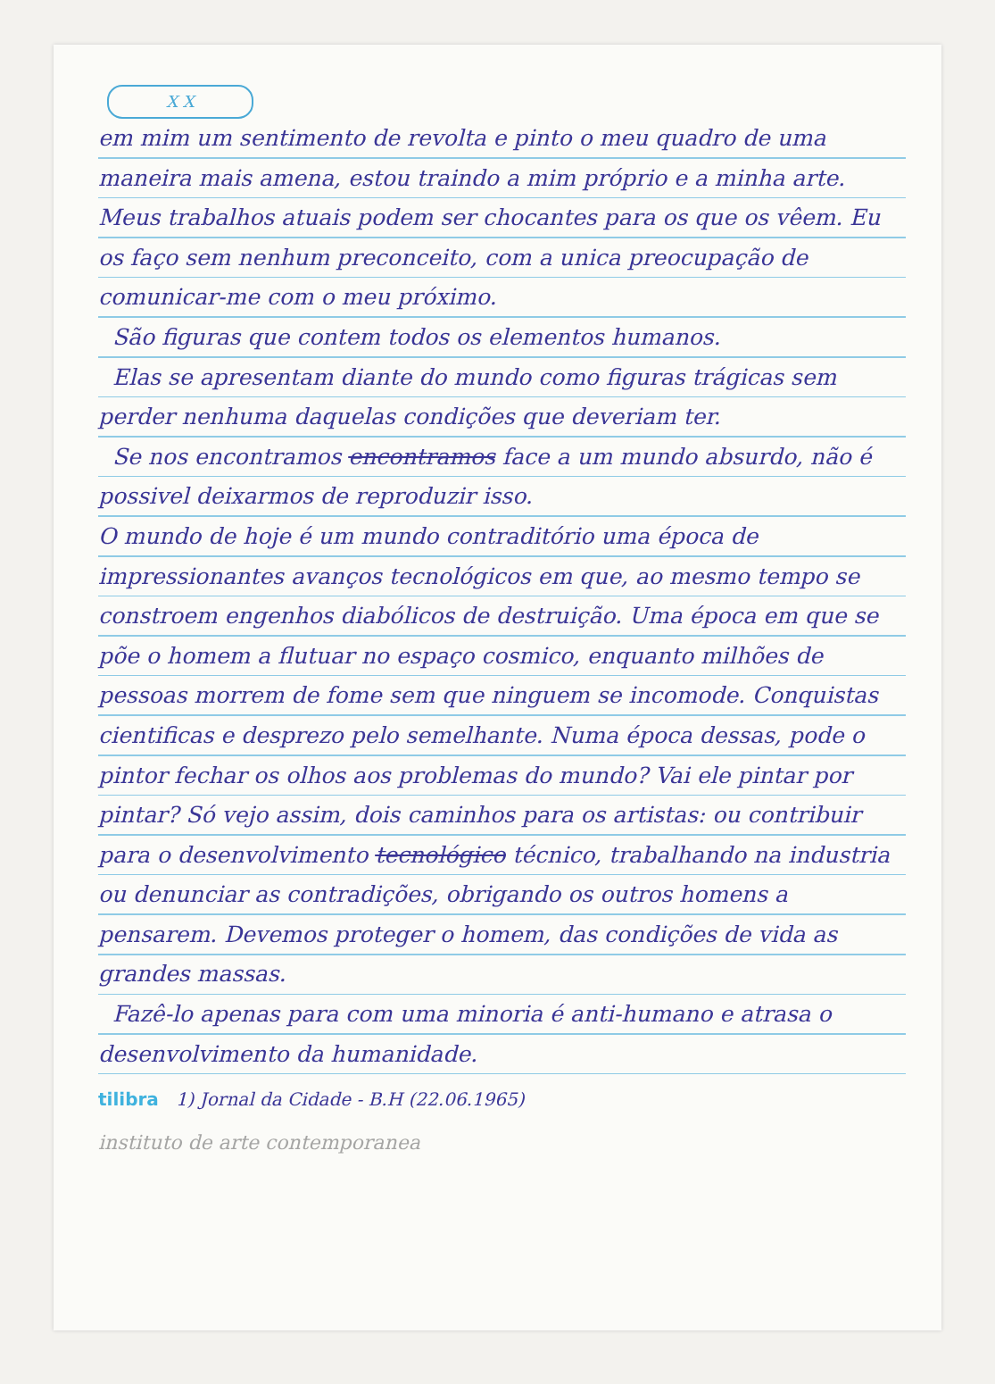X X
em mim um sentimento de revolta e pinto o meu quadro de uma maneira mais amena, estou traindo a mim próprio e a minha arte. Meus trabalhos atuais podem ser chocantes para os que os vêem. Eu os faço sem nenhum preconceito, com a unica preocupação de comunicar-me com o meu próximo.
São figuras que contem todos os elementos humanos.
Elas se apresentam diante do mundo como figuras trágicas sem perder nenhuma daquelas condições que deveriam ter.
Se nos encontramos encontramos face a um mundo absurdo, não é possivel deixarmos de reproduzir isso.
O mundo de hoje é um mundo contraditório uma época de impressionantes avanços tecnológicos em que, ao mesmo tempo se constroem engenhos diabólicos de destruição. Uma época em que se põe o homem a flutuar no espaço cosmico, enquanto milhões de pessoas morrem de fome sem que ninguem se incomode. Conquistas cientificas e desprezo pelo semelhante. Numa época dessas, pode o pintor fechar os olhos aos problemas do mundo? Vai ele pintar por pintar? Só vejo assim, dois caminhos para os artistas: ou contribuir para o desenvolvimento tecnológico técnico, trabalhando na industria ou denunciar as contradições, obrigando os outros homens a pensarem. Devemos proteger o homem, das condições de vida as grandes massas.
Fazê-lo apenas para com uma minoria é anti-humano e atrasa o desenvolvimento da humanidade.
tilibra 1) Jornal da Cidade - B.H (22.06.1965)
instituto de arte contemporanea